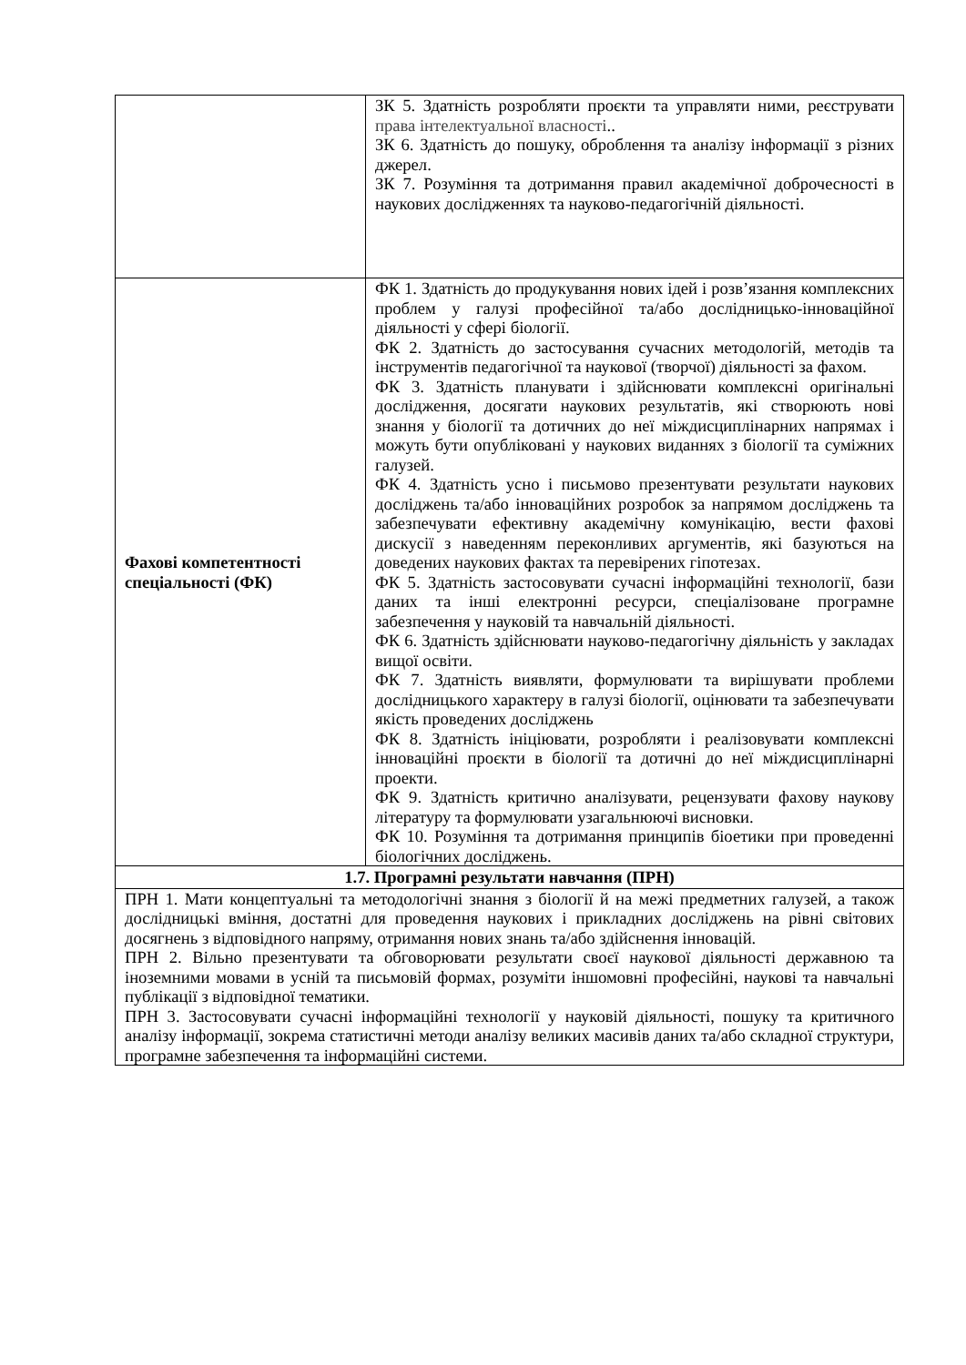| | ЗК 5. Здатність розробляти проєкти та управляти ними, реєструвати права інтелектуальної власності .. ЗК 6. Здатність до пошуку, оброблення та аналізу інформації з різних джерел. ЗК 7. Розуміння та дотримання правил академічної доброчесності в наукових дослідженнях та науково-педагогічній діяльності. |
| Фахові компетентності спеціальності (ФК) | ФК 1. Здатність до продукування нових ідей і розв’язання комплексних проблем у галузі професійної та/або дослідницько-інноваційної діяльності у сфері біології. ФК 2. Здатність до застосування сучасних методологій, методів та інструментів педагогічної та наукової (творчої) діяльності за фахом. ФК 3. Здатність планувати і здійснювати комплексні оригінальні дослідження, досягати наукових результатів, які створюють нові знання у біології та дотичних до неї міждисциплінарних напрямах і можуть бути опубліковані у наукових виданнях з біології та суміжних галузей. ФК 4. Здатність усно і письмово презентувати результати наукових досліджень та/або інноваційних розробок за напрямом досліджень та забезпечувати ефективну академічну комунікацію, вести фахові дискусії з наведенням переконливих аргументів, які базуються на доведених наукових фактах та перевірених гіпотезах. ФК 5. Здатність застосовувати сучасні інформаційні технології, бази даних та інші електронні ресурси, спеціалізоване програмне забезпечення у науковій та навчальній діяльності. ФК 6. Здатність здійснювати науково-педагогічну діяльність у закладах вищої освіти. ФК 7. Здатність виявляти, формулювати та вирішувати проблеми дослідницького характеру в галузі біології, оцінювати та забезпечувати якість проведених досліджень ФК 8. Здатність ініціювати, розробляти і реалізовувати комплексні інноваційні проєкти в біології та дотичні до неї міждисциплінарні проекти. ФК 9. Здатність критично аналізувати, рецензувати фахову наукову літературу та формулювати узагальнюючі висновки. ФК 10. Розуміння та дотримання принципів біоетики при проведенні біологічних досліджень. |
| 1.7. Програмні результати навчання (ПРН) | |
| ПРН 1. Мати концептуальні та методологічні знання з біології й на межі предметних галузей, а також дослідницькі вміння, достатні для проведення наукових і прикладних досліджень на рівні світових досягнень з відповідного напряму, отримання нових знань та/або здійснення інновацій. ПРН 2. Вільно презентувати та обговорювати результати своєї наукової діяльності державною та іноземними мовами в усній та письмовій формах, розуміти іншомовні професійні, наукові та навчальні публікації з відповідної тематики. ПРН 3. Застосовувати сучасні інформаційні технології у науковій діяльності, пошуку та критичного аналізу інформації, зокрема статистичні методи аналізу великих масивів даних та/або складної структури, програмне забезпечення та інформаційні системи. | |